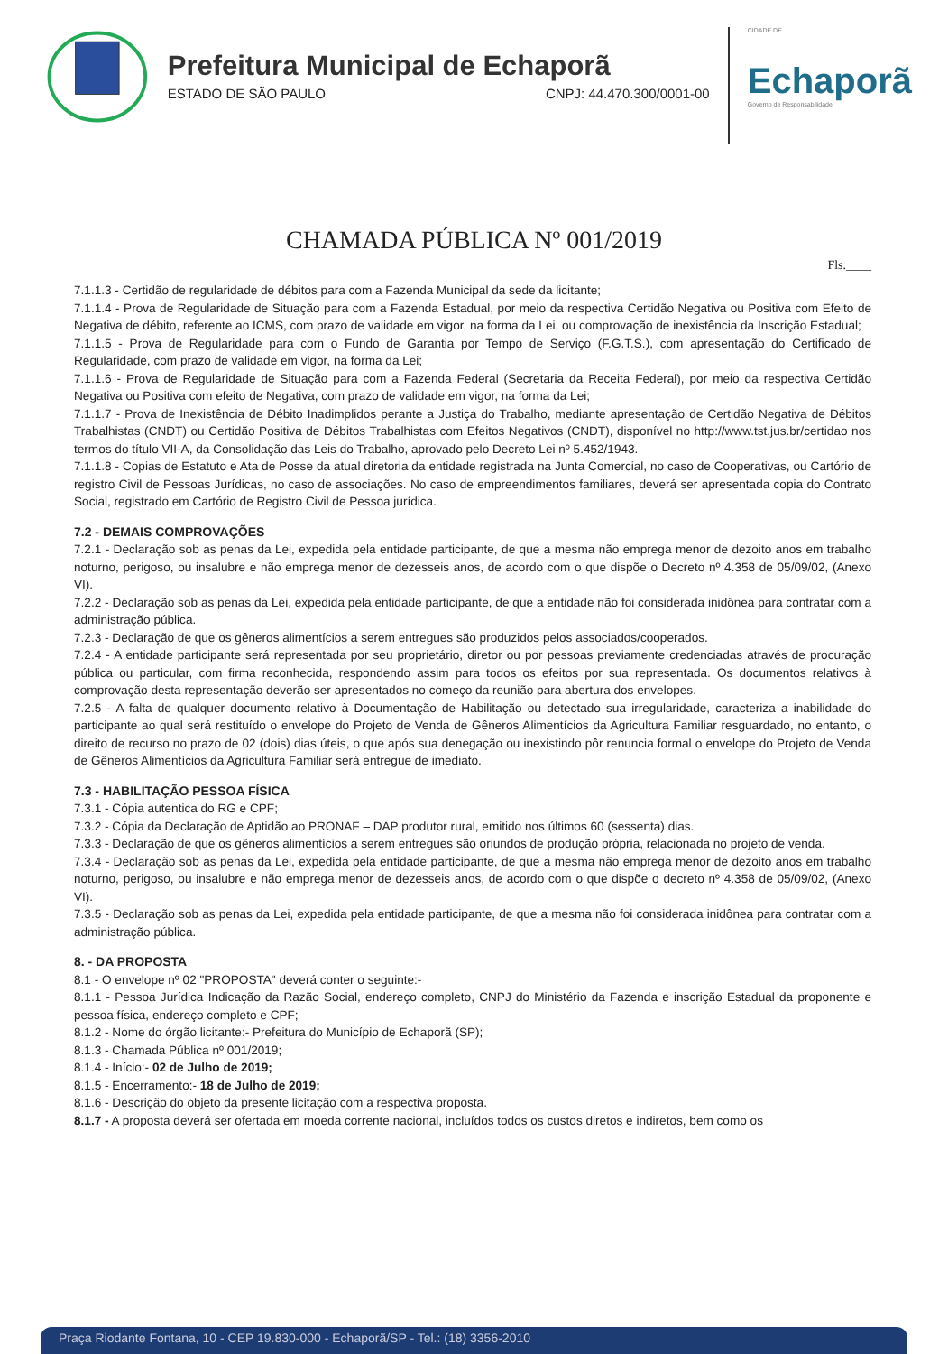Prefeitura Municipal de Echaporã
ESTADO DE SÃO PAULO CNPJ: 44.470.300/0001-00
CIDADE DE
Echaporã
Governo de Responsabilidade
CHAMADA PÚBLICA Nº 001/2019
Fls.____
7.1.1.3 - Certidão de regularidade de débitos para com a Fazenda Municipal da sede da licitante;
7.1.1.4 - Prova de Regularidade de Situação para com a Fazenda Estadual, por meio da respectiva Certidão Negativa ou Positiva com Efeito de Negativa de débito, referente ao ICMS, com prazo de validade em vigor, na forma da Lei, ou comprovação de inexistência da Inscrição Estadual;
7.1.1.5 - Prova de Regularidade para com o Fundo de Garantia por Tempo de Serviço (F.G.T.S.), com apresentação do Certificado de Regularidade, com prazo de validade em vigor, na forma da Lei;
7.1.1.6 - Prova de Regularidade de Situação para com a Fazenda Federal (Secretaria da Receita Federal), por meio da respectiva Certidão Negativa ou Positiva com efeito de Negativa, com prazo de validade em vigor, na forma da Lei;
7.1.1.7 - Prova de Inexistência de Débito Inadimplidos perante a Justiça do Trabalho, mediante apresentação de Certidão Negativa de Débitos Trabalhistas (CNDT) ou Certidão Positiva de Débitos Trabalhistas com Efeitos Negativos (CNDT), disponível no http://www.tst.jus.br/certidao nos termos do título VII-A, da Consolidação das Leis do Trabalho, aprovado pelo Decreto Lei nº 5.452/1943.
7.1.1.8 - Copias de Estatuto e Ata de Posse da atual diretoria da entidade registrada na Junta Comercial, no caso de Cooperativas, ou Cartório de registro Civil de Pessoas Jurídicas, no caso de associações. No caso de empreendimentos familiares, deverá ser apresentada copia do Contrato Social, registrado em Cartório de Registro Civil de Pessoa jurídica.
7.2 - DEMAIS COMPROVAÇÕES
7.2.1 - Declaração sob as penas da Lei, expedida pela entidade participante, de que a mesma não emprega menor de dezoito anos em trabalho noturno, perigoso, ou insalubre e não emprega menor de dezesseis anos, de acordo com o que dispõe o Decreto nº 4.358 de 05/09/02, (Anexo VI).
7.2.2 - Declaração sob as penas da Lei, expedida pela entidade participante, de que a entidade não foi considerada inidônea para contratar com a administração pública.
7.2.3 - Declaração de que os gêneros alimentícios a serem entregues são produzidos pelos associados/cooperados.
7.2.4 - A entidade participante será representada por seu proprietário, diretor ou por pessoas previamente credenciadas através de procuração pública ou particular, com firma reconhecida, respondendo assim para todos os efeitos por sua representada. Os documentos relativos à comprovação desta representação deverão ser apresentados no começo da reunião para abertura dos envelopes.
7.2.5 - A falta de qualquer documento relativo à Documentação de Habilitação ou detectado sua irregularidade, caracteriza a inabilidade do participante ao qual será restituído o envelope do Projeto de Venda de Gêneros Alimentícios da Agricultura Familiar resguardado, no entanto, o direito de recurso no prazo de 02 (dois) dias úteis, o que após sua denegação ou inexistindo pôr renuncia formal o envelope do Projeto de Venda de Gêneros Alimentícios da Agricultura Familiar será entregue de imediato.
7.3 - HABILITAÇÃO PESSOA FÍSICA
7.3.1 - Cópia autentica do RG e CPF;
7.3.2 - Cópia da Declaração de Aptidão ao PRONAF – DAP produtor rural, emitido nos últimos 60 (sessenta) dias.
7.3.3 - Declaração de que os gêneros alimentícios a serem entregues são oriundos de produção própria, relacionada no projeto de venda.
7.3.4 - Declaração sob as penas da Lei, expedida pela entidade participante, de que a mesma não emprega menor de dezoito anos em trabalho noturno, perigoso, ou insalubre e não emprega menor de dezesseis anos, de acordo com o que dispõe o decreto nº 4.358 de 05/09/02, (Anexo VI).
7.3.5 - Declaração sob as penas da Lei, expedida pela entidade participante, de que a mesma não foi considerada inidônea para contratar com a administração pública.
8. - DA PROPOSTA
8.1 - O envelope nº 02 "PROPOSTA" deverá conter o seguinte:-
8.1.1 - Pessoa Jurídica Indicação da Razão Social, endereço completo, CNPJ do Ministério da Fazenda e inscrição Estadual da proponente e pessoa física, endereço completo e CPF;
8.1.2 - Nome do órgão licitante:- Prefeitura do Município de Echaporã (SP);
8.1.3 - Chamada Pública nº 001/2019;
8.1.4 - Início:- 02 de Julho de 2019;
8.1.5 - Encerramento:- 18 de Julho de 2019;
8.1.6 - Descrição do objeto da presente licitação com a respectiva proposta.
8.1.7 - A proposta deverá ser ofertada em moeda corrente nacional, incluídos todos os custos diretos e indiretos, bem como os
Praça Riodante Fontana, 10 - CEP 19.830-000 - Echaporã/SP - Tel.: (18) 3356-2010